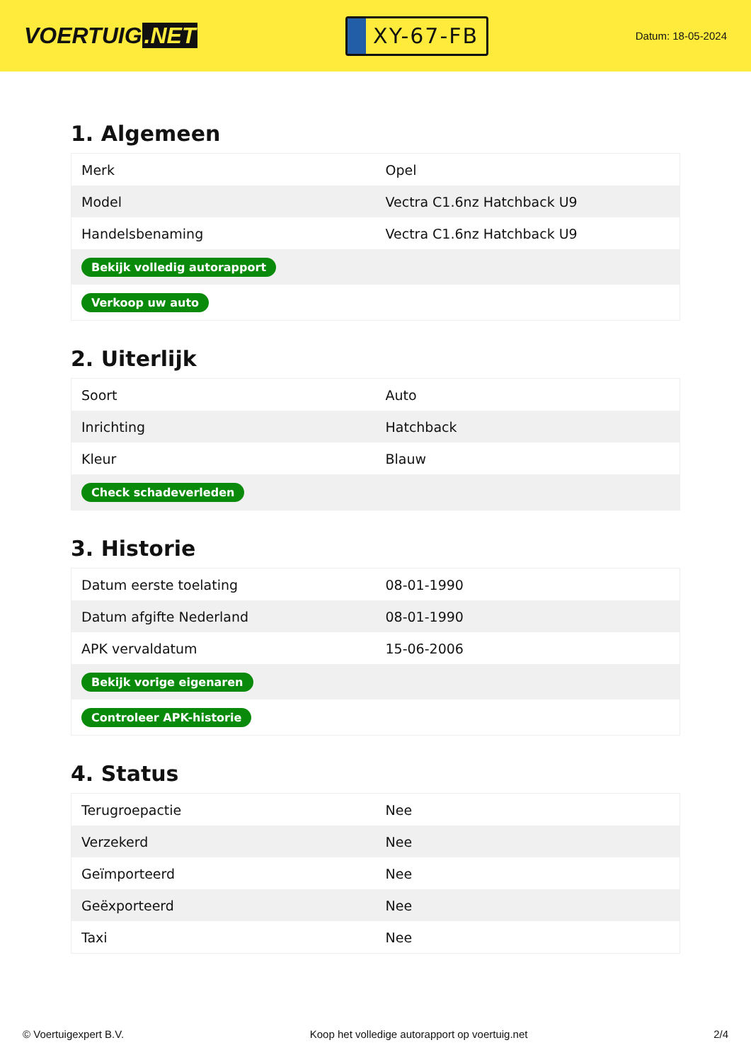VOERTUIG.NET
XY-67-FB
Datum: 18-05-2024
1. Algemeen
| Merk | Opel |
| Model | Vectra C1.6nz Hatchback U9 |
| Handelsbenaming | Vectra C1.6nz Hatchback U9 |
| Bekijk volledig autorapport | |
| Verkoop uw auto | |
2. Uiterlijk
| Soort | Auto |
| Inrichting | Hatchback |
| Kleur | Blauw |
| Check schadeverleden | |
3. Historie
| Datum eerste toelating | 08-01-1990 |
| Datum afgifte Nederland | 08-01-1990 |
| APK vervaldatum | 15-06-2006 |
| Bekijk vorige eigenaren | |
| Controleer APK-historie | |
4. Status
| Terugroepactie | Nee |
| Verzekerd | Nee |
| Geïmporteerd | Nee |
| Geëxporteerd | Nee |
| Taxi | Nee |
© Voertuigexpert B.V. Koop het volledige autorapport op voertuig.net 2/4